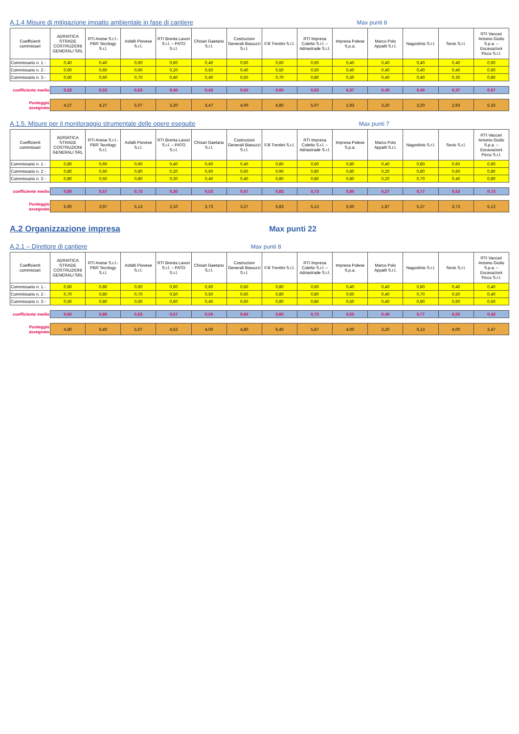A.1.4 Misure di mitigazione impatto ambientale in fase di cantiere
Max punti 8
| Coefficienti commissari | ADRIATICA STRADE COSTRUZIONI GENERALI SRL | RTI Anese S.r.l.-PBR Tecnlogy S.r.l. | Asfalti Piovese S.r.l. | RTI Brenta Lavori S.r.l. – PATO S.r.l. | Chisari Gaetano S.r.l. | Costruzioni Generali Biasuzzi S.r.l. | F.lli Trentini S.r.l. | RTI Impresa Coletto S.r.l. – Adriastrade S.r.l. | Impresa Polese S.p.a. | Marco Polo Appalti S.r.l. | Nagostinis S.r.l. | Sevis S.r.l. | RTI Vaccari Antonio Giulio S.p.a. – Escavazioni Picco S.r.l. |
| --- | --- | --- | --- | --- | --- | --- | --- | --- | --- | --- | --- | --- | --- |
| Commissario n. 1 - | 0,40 | 0,40 | 0,60 | 0,60 | 0,40 | 0,60 | 0,60 | 0,60 | 0,40 | 0,40 | 0,40 | 0,40 | 0,60 |
| Commissario n. 2 - | 0,60 | 0,60 | 0,60 | 0,20 | 0,50 | 0,40 | 0,50 | 0,50 | 0,40 | 0,40 | 0,40 | 0,40 | 0,60 |
| Commissario n. 3 - | 0,60 | 0,60 | 0,70 | 0,40 | 0,40 | 0,50 | 0,70 | 0,80 | 0,30 | 0,40 | 0,40 | 0,30 | 0,80 |
| coefficiente medio | 0,53 | 0,53 | 0,63 | 0,40 | 0,43 | 0,50 | 0,60 | 0,63 | 0,37 | 0,40 | 0,40 | 0,37 | 0,67 |
| Punteggio assegnato | 4,27 | 4,27 | 5,07 | 3,20 | 3,47 | 4,00 | 4,80 | 5,07 | 2,93 | 3,20 | 3,20 | 2,93 | 5,33 |
A.1.5. Misure per il monitoraggio strumentale delle opere eseguite
Max punti 7
| Coefficienti commissari | ADRIATICA STRADE COSTRUZIONI GENERALI SRL | RTI Anese S.r.l.-PBR Tecnlogy S.r.l. | Asfalti Piovese S.r.l. | RTI Brenta Lavori S.r.l. – PATO S.r.l. | Chisari Gaetano S.r.l. | Costruzioni Generali Biasuzzi S.r.l. | F.lli Trentini S.r.l. | RTI Impresa Coletto S.r.l. – Adriastrade S.r.l. | Impresa Polese S.p.a. | Marco Polo Appalti S.r.l. | Nagostinis S.r.l. | Sevis S.r.l. | RTI Vaccari Antonio Giulio S.p.a. – Escavazioni Picco S.r.l. |
| --- | --- | --- | --- | --- | --- | --- | --- | --- | --- | --- | --- | --- | --- |
| Commissario n. 1 - | 0,80 | 0,60 | 0,60 | 0,40 | 0,60 | 0,40 | 0,80 | 0,60 | 0,80 | 0,40 | 0,80 | 0,60 | 0,60 |
| Commissario n. 2 - | 0,80 | 0,60 | 0,80 | 0,20 | 0,60 | 0,60 | 0,90 | 0,80 | 0,80 | 0,20 | 0,80 | 0,60 | 0,80 |
| Commissario n. 3 - | 0,80 | 0,50 | 0,80 | 0,30 | 0,40 | 0,40 | 0,80 | 0,80 | 0,80 | 0,20 | 0,70 | 0,40 | 0,80 |
| coefficiente medio | 0,80 | 0,57 | 0,73 | 0,30 | 0,53 | 0,47 | 0,83 | 0,73 | 0,80 | 0,27 | 0,77 | 0,53 | 0,73 |
| Punteggio assegnato | 5,60 | 3,97 | 5,13 | 2,10 | 3,73 | 3,27 | 5,83 | 5,13 | 5,60 | 1,87 | 5,37 | 3,73 | 5,13 |
A.2 Organizzazione impresa
Max punti 22
A.2.1 – Direttore di cantiere
Max punti 8
| Coefficienti commissari | ADRIATICA STRADE COSTRUZIONI GENERALI SRL | RTI Anese S.r.l.-PBR Tecnlogy S.r.l. | Asfalti Piovese S.r.l. | RTI Brenta Lavori S.r.l. – PATO S.r.l. | Chisari Gaetano S.r.l. | Costruzioni Generali Biasuzzi S.r.l. | F.lli Trentini S.r.l. | RTI Impresa Coletto S.r.l. – Adriastrade S.r.l. | Impresa Polese S.p.a. | Marco Polo Appalti S.r.l. | Nagostinis S.r.l. | Sevis S.r.l. | RTI Vaccari Antonio Giulio S.p.a. – Escavazioni Picco S.r.l. |
| --- | --- | --- | --- | --- | --- | --- | --- | --- | --- | --- | --- | --- | --- |
| Commissario n. 1 - | 0,60 | 0,80 | 0,60 | 0,60 | 0,60 | 0,60 | 0,80 | 0,60 | 0,40 | 0,40 | 0,80 | 0,40 | 0,40 |
| Commissario n. 2 - | 0,70 | 0,80 | 0,70 | 0,50 | 0,50 | 0,60 | 0,80 | 0,80 | 0,60 | 0,40 | 0,70 | 0,50 | 0,40 |
| Commissario n. 3 - | 0,50 | 0,80 | 0,60 | 0,60 | 0,40 | 0,60 | 0,80 | 0,80 | 0,50 | 0,40 | 0,80 | 0,60 | 0,50 |
| coefficiente medio | 0,60 | 0,80 | 0,63 | 0,57 | 0,50 | 0,60 | 0,80 | 0,73 | 0,50 | 0,40 | 0,77 | 0,50 | 0,43 |
| Punteggio assegnato | 4,80 | 6,40 | 5,07 | 4,53 | 4,00 | 4,80 | 6,40 | 5,87 | 4,00 | 3,20 | 6,13 | 4,00 | 3,47 |